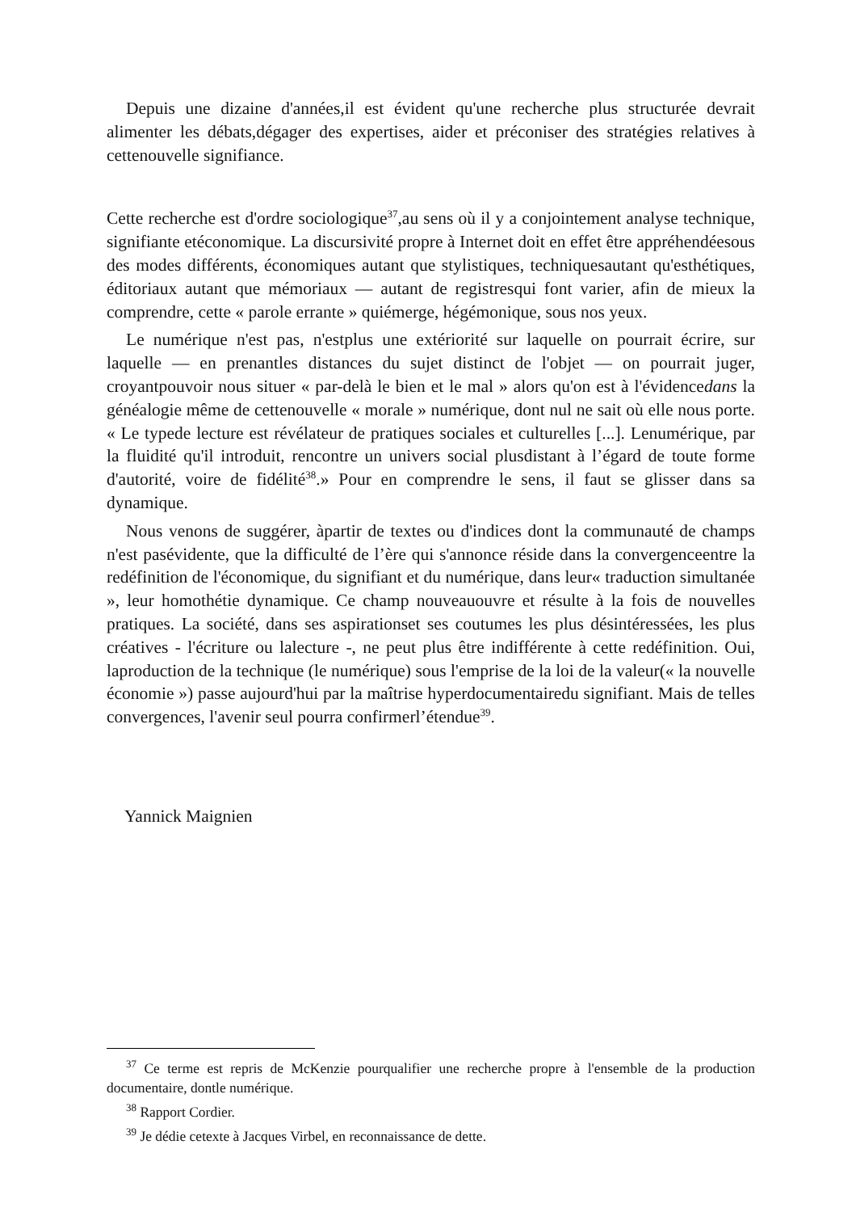Depuis une dizaine d'années,il est évident qu'une recherche plus structurée devrait alimenter les débats,dégager des expertises, aider et préconiser des stratégies relatives à cettenouvelle signifiance.
Cette recherche est d'ordre sociologique<sup>37</sup>,au sens où il y a conjointement analyse technique, signifiante etéconomique. La discursivité propre à Internet doit en effet être appréhendéesous des modes différents, économiques autant que stylistiques, techniquesautant qu'esthétiques, éditoriaux autant que mémoriaux — autant de registresqui font varier, afin de mieux la comprendre, cette « parole errante » quiémerge, hégémonique, sous nos yeux.
Le numérique n'est pas, n'estplus une extériorité sur laquelle on pourrait écrire, sur laquelle — en prenantles distances du sujet distinct de l'objet — on pourrait juger, croyantpouvoir nous situer « par-delà le bien et le mal » alors qu'on est à l'évidencedans la généalogie même de cettenouvelle « morale » numérique, dont nul ne sait où elle nous porte. « Le typede lecture est révélateur de pratiques sociales et culturelles [...]. Lenumérique, par la fluidité qu'il introduit, rencontre un univers social plusdistant à l’égard de toute forme d'autorité, voire de fidélité<sup>38</sup>.» Pour en comprendre le sens, il faut se glisser dans sa dynamique.
Nous venons de suggérer, àpartir de textes ou d'indices dont la communauté de champs n'est pasévidente, que la difficulté de l’ère qui s'annonce réside dans la convergenceentre la redéfinition de l'économique, du signifiant et du numérique, dans leur« traduction simultanée », leur homothétie dynamique. Ce champ nouveauouvre et résulte à la fois de nouvelles pratiques. La société, dans ses aspirationset ses coutumes les plus désintéressées, les plus créatives - l'écriture ou lalecture -, ne peut plus être indifférente à cette redéfinition. Oui, laproduction de la technique (le numérique) sous l'emprise de la loi de la valeur(« la nouvelle économie ») passe aujourd'hui par la maîtrise hyperdocumentairedu signifiant. Mais de telles convergences, l'avenir seul pourra confirmerl’étendue<sup>39</sup>.
Yannick Maignien
<sup>37</sup> Ce terme est repris de McKenzie pourqualifier une recherche propre à l'ensemble de la production documentaire, dontle numérique.
<sup>38</sup> Rapport Cordier.
<sup>39</sup> Je dédie cetexte à Jacques Virbel, en reconnaissance de dette.